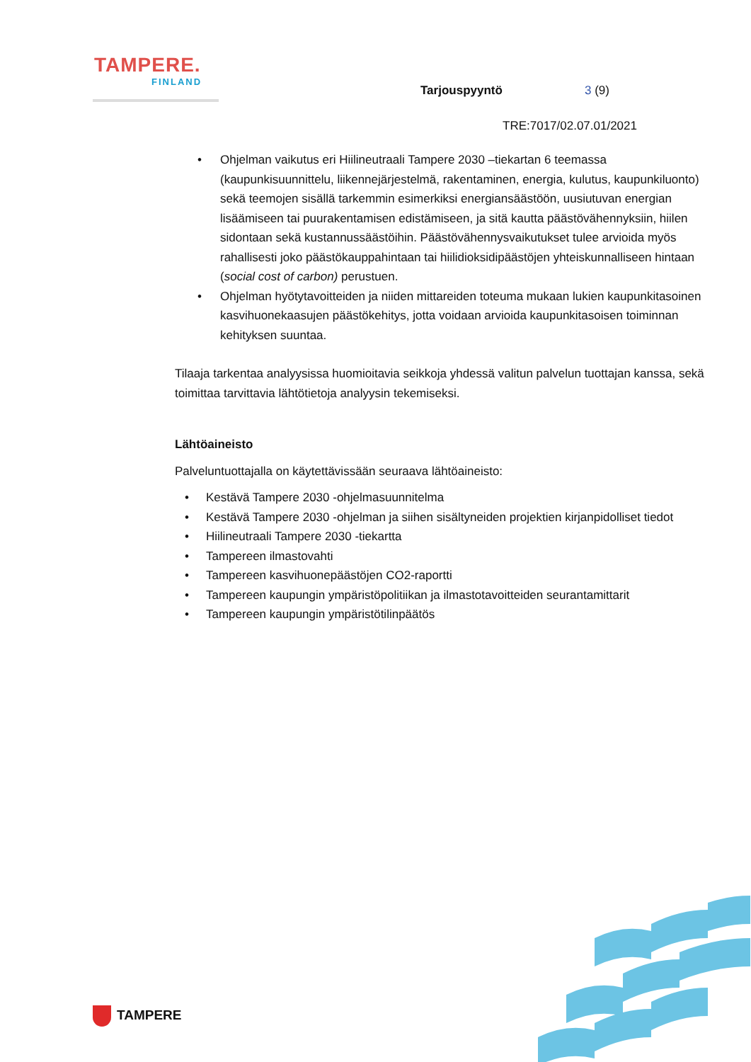TAMPERE.
FINLAND
Tarjouspyyntö 3 (9)
TRE:7017/02.07.01/2021
• Ohjelman vaikutus eri Hiilineutraali Tampere 2030 –tiekartan 6 teemassa (kaupunkisuunnittelu, liikennejärjestelmä, rakentaminen, energia, kulutus, kaupunkiluonto) sekä teemojen sisällä tarkemmin esimerkiksi energiansäästöön, uusiutuvan energian lisäämiseen tai puurakentamisen edistämiseen, ja sitä kautta päästövähennyksiin, hiilen sidontaan sekä kustannussäästöihin. Päästövähennysvaikutukset tulee arvioida myös rahallisesti joko päästökauppahintaan tai hiilidioksidipäästöjen yhteiskunnalliseen hintaan (social cost of carbon) perustuen.
• Ohjelman hyötytavoitteiden ja niiden mittareiden toteuma mukaan lukien kaupunkitasoinen kasvihuonekaasujen päästökehitys, jotta voidaan arvioida kaupunkitasoisen toiminnan kehityksen suuntaa.
Tilaaja tarkentaa analyysissa huomioitavia seikkoja yhdessä valitun palvelun tuottajan kanssa, sekä toimittaa tarvittavia lähtötietoja analyysin tekemiseksi.
Lähtöaineisto
Palveluntuottajalla on käytettävissään seuraava lähtöaineisto:
• Kestävä Tampere 2030 -ohjelmasuunnitelma
• Kestävä Tampere 2030 -ohjelman ja siihen sisältyneiden projektien kirjanpidolliset tiedot
• Hiilineutraali Tampere 2030 -tiekartta
• Tampereen ilmastovahti
• Tampereen kasvihuonepäästöjen CO2-raportti
• Tampereen kaupungin ympäristöpolitiikan ja ilmastotavoitteiden seurantamittarit
• Tampereen kaupungin ympäristötilinpäätös
TAMPERE